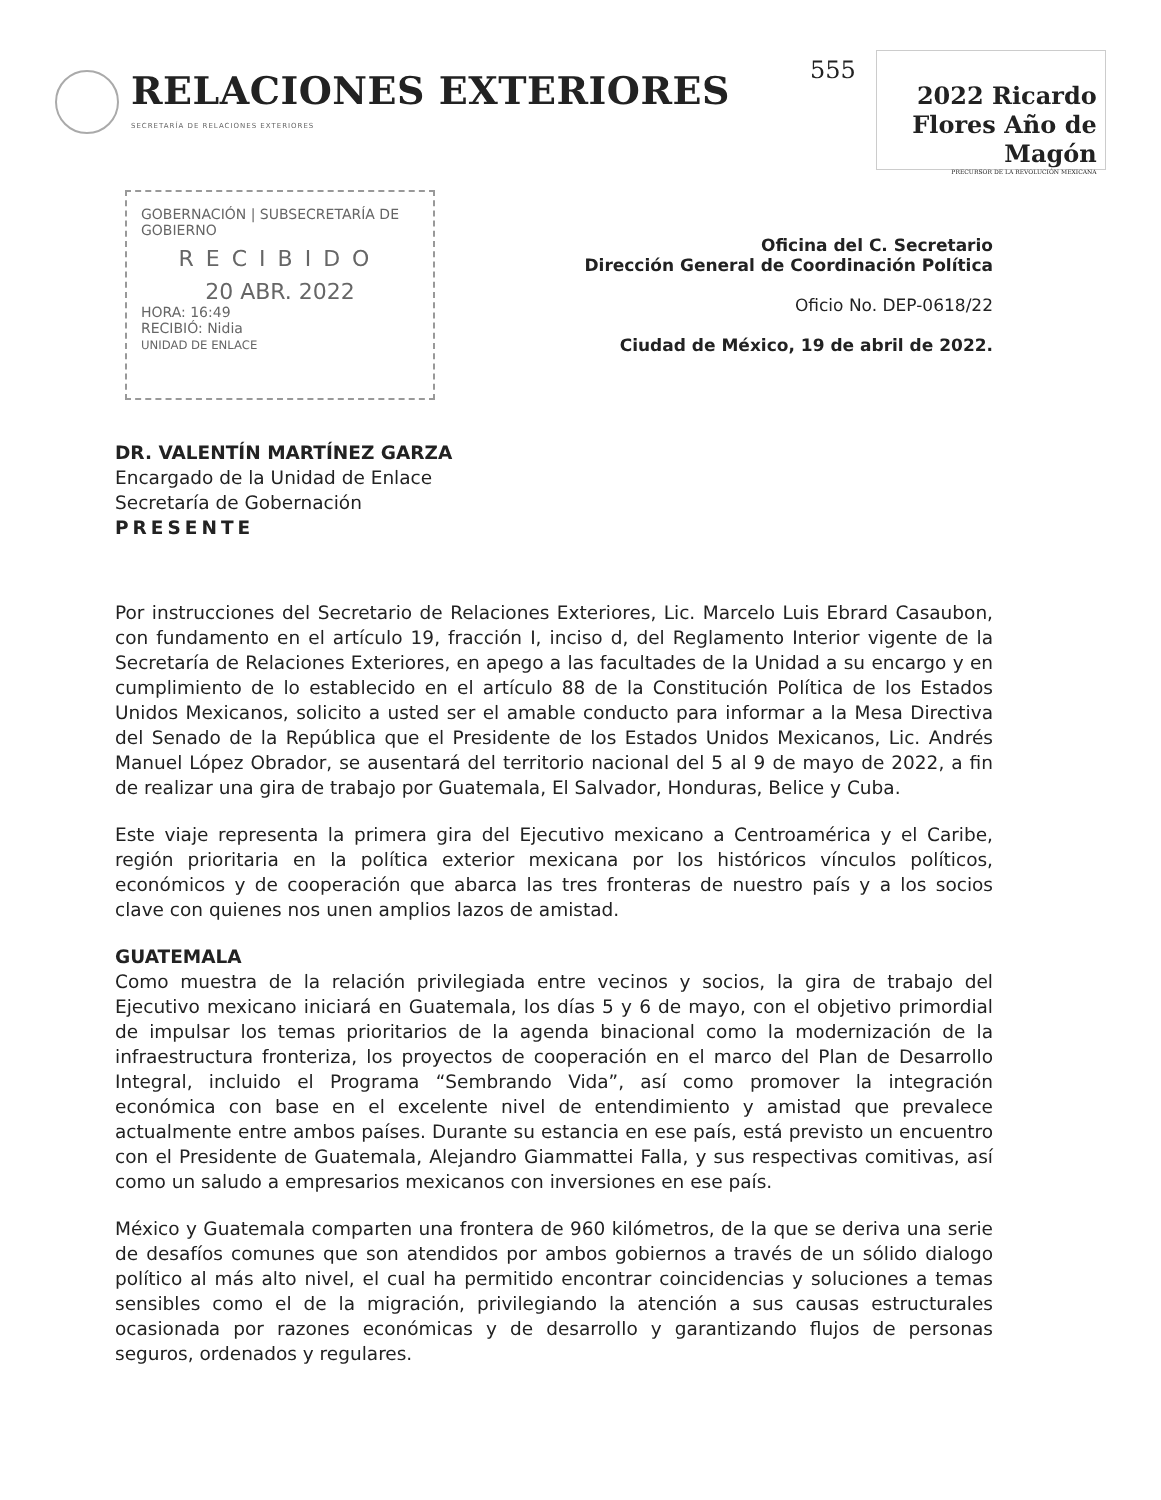RELACIONES EXTERIORES
SECRETARÍA DE RELACIONES EXTERIORES
555
2022 Ricardo Flores Año de Magón
PRECURSOR DE LA REVOLUCIÓN MEXICANA
GOBERNACIÓN | SUBSECRETARÍA DE GOBIERNO
RECIBIDO
20 ABR. 2022
HORA: 16:49
RECIBIÓ: Nidia
UNIDAD DE ENLACE
Oficina del C. Secretario
Dirección General de Coordinación Política
Oficio No. DEP-0618/22
Ciudad de México, 19 de abril de 2022.
DR. VALENTÍN MARTÍNEZ GARZA
Encargado de la Unidad de Enlace
Secretaría de Gobernación
PRESENTE
Por instrucciones del Secretario de Relaciones Exteriores, Lic. Marcelo Luis Ebrard Casaubon, con fundamento en el artículo 19, fracción I, inciso d, del Reglamento Interior vigente de la Secretaría de Relaciones Exteriores, en apego a las facultades de la Unidad a su encargo y en cumplimiento de lo establecido en el artículo 88 de la Constitución Política de los Estados Unidos Mexicanos, solicito a usted ser el amable conducto para informar a la Mesa Directiva del Senado de la República que el Presidente de los Estados Unidos Mexicanos, Lic. Andrés Manuel López Obrador, se ausentará del territorio nacional del 5 al 9 de mayo de 2022, a fin de realizar una gira de trabajo por Guatemala, El Salvador, Honduras, Belice y Cuba.
Este viaje representa la primera gira del Ejecutivo mexicano a Centroamérica y el Caribe, región prioritaria en la política exterior mexicana por los históricos vínculos políticos, económicos y de cooperación que abarca las tres fronteras de nuestro país y a los socios clave con quienes nos unen amplios lazos de amistad.
GUATEMALA
Como muestra de la relación privilegiada entre vecinos y socios, la gira de trabajo del Ejecutivo mexicano iniciará en Guatemala, los días 5 y 6 de mayo, con el objetivo primordial de impulsar los temas prioritarios de la agenda binacional como la modernización de la infraestructura fronteriza, los proyectos de cooperación en el marco del Plan de Desarrollo Integral, incluido el Programa “Sembrando Vida”, así como promover la integración económica con base en el excelente nivel de entendimiento y amistad que prevalece actualmente entre ambos países. Durante su estancia en ese país, está previsto un encuentro con el Presidente de Guatemala, Alejandro Giammattei Falla, y sus respectivas comitivas, así como un saludo a empresarios mexicanos con inversiones en ese país.
México y Guatemala comparten una frontera de 960 kilómetros, de la que se deriva una serie de desafíos comunes que son atendidos por ambos gobiernos a través de un sólido dialogo político al más alto nivel, el cual ha permitido encontrar coincidencias y soluciones a temas sensibles como el de la migración, privilegiando la atención a sus causas estructurales ocasionada por razones económicas y de desarrollo y garantizando flujos de personas seguros, ordenados y regulares.